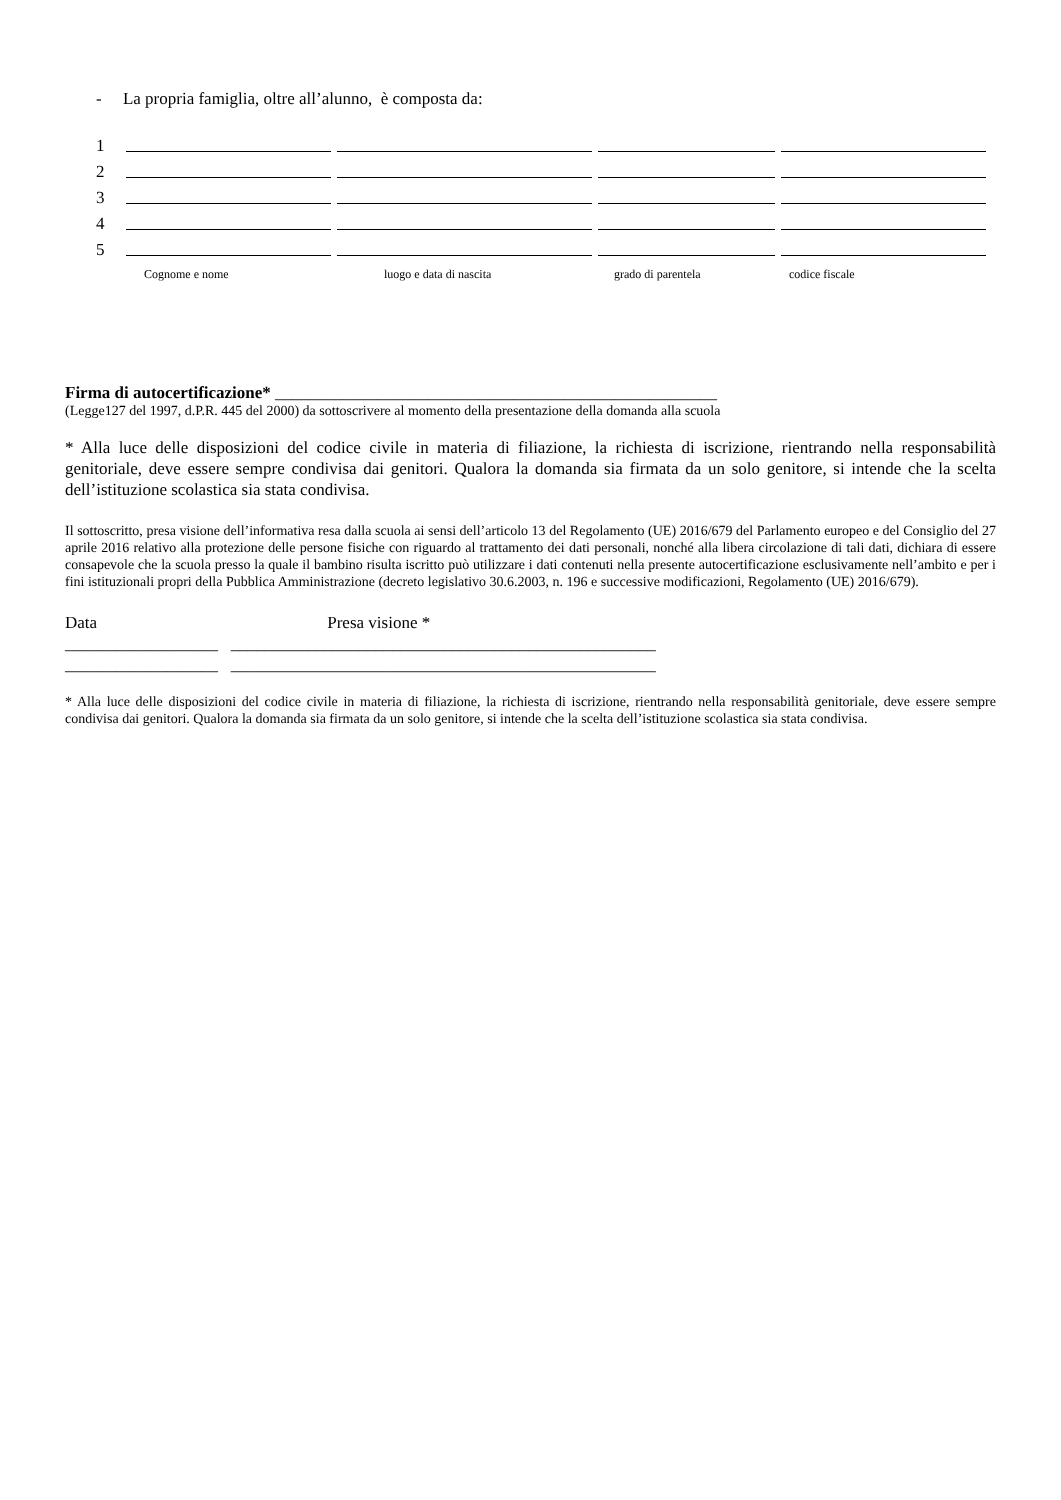- La propria famiglia, oltre all’alunno, è composta da:
1
2
3
4
5
Cognome e nome luogo e data di nascita grado di parentela codice fiscale
Firma di autocertificazione* ____________________________________________________
(Legge127 del 1997, d.P.R. 445 del 2000) da sottoscrivere al momento della presentazione della domanda alla scuola
* Alla luce delle disposizioni del codice civile in materia di filiazione, la richiesta di iscrizione, rientrando nella responsabilità genitoriale, deve essere sempre condivisa dai genitori. Qualora la domanda sia firmata da un solo genitore, si intende che la scelta dell’istituzione scolastica sia stata condivisa.
Il sottoscritto, presa visione dell’informativa resa dalla scuola ai sensi dell’articolo 13 del Regolamento (UE) 2016/679 del Parlamento europeo e del Consiglio del 27 aprile 2016 relativo alla protezione delle persone fisiche con riguardo al trattamento dei dati personali, nonché alla libera circolazione di tali dati, dichiara di essere consapevole che la scuola presso la quale il bambino risulta iscritto può utilizzare i dati contenuti nella presente autocertificazione esclusivamente nell’ambito e per i fini istituzionali propri della Pubblica Amministrazione (decreto legislativo 30.6.2003, n. 196 e successive modificazioni, Regolamento (UE) 2016/679).
Data Presa visione *
__________________ __________________________________________________
__________________ __________________________________________________
* Alla luce delle disposizioni del codice civile in materia di filiazione, la richiesta di iscrizione, rientrando nella responsabilità genitoriale, deve essere sempre condivisa dai genitori. Qualora la domanda sia firmata da un solo genitore, si intende che la scelta dell’istituzione scolastica sia stata condivisa.